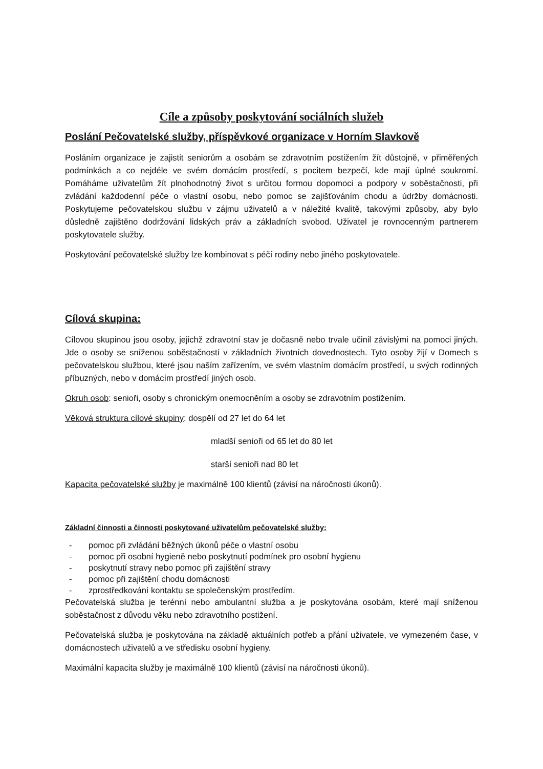Cíle a způsoby poskytování sociálních služeb
Poslání Pečovatelské služby, příspěvkové organizace v Horním Slavkově
Posláním organizace je zajistit seniorům a osobám se zdravotním postižením žít důstojně, v přiměřených podmínkách a co nejdéle ve svém domácím prostředí, s pocitem bezpečí, kde mají úplné soukromí. Pomáháme uživatelům žít plnohodnotný život s určitou formou dopomoci a podpory v soběstačnosti, při zvládání každodenní péče o vlastní osobu, nebo pomoc se zajišťováním chodu a údržby domácnosti. Poskytujeme pečovatelskou službu v zájmu uživatelů a v náležité kvalitě, takovými způsoby, aby bylo důsledně zajištěno dodržování lidských práv a základních svobod. Uživatel je rovnocenným partnerem poskytovatele služby.
Poskytování pečovatelské služby lze kombinovat s péčí rodiny nebo jiného poskytovatele.
Cílová skupina:
Cílovou skupinou jsou osoby, jejichž zdravotní stav je dočasně nebo trvale učinil závislými na pomoci jiných. Jde o osoby se sníženou soběstačností v základních životních dovednostech. Tyto osoby žijí v Domech s pečovatelskou službou, které jsou naším zařízením, ve svém vlastním domácím prostředí, u svých rodinných příbuzných, nebo v domácím prostředí jiných osob.
Okruh osob: senioři, osoby s chronickým onemocněním a osoby se zdravotním postižením.
Věková struktura cílové skupiny: dospělí od 27 let do 64 let
mladší senioři od 65 let do 80 let
starší senioři nad 80 let
Kapacita pečovatelské služby je maximálně 100 klientů (závisí na náročnosti úkonů).
Základní činnosti a činnosti poskytované uživatelům pečovatelské služby:
- pomoc při zvládání běžných úkonů péče o vlastní osobu
- pomoc při osobní hygieně nebo poskytnutí podmínek pro osobní hygienu
- poskytnutí stravy nebo pomoc při zajištění stravy
- pomoc při zajištění chodu domácnosti
- zprostředkování kontaktu se společenským prostředím.
Pečovatelská služba je terénní nebo ambulantní služba a je poskytována osobám, které mají sníženou soběstačnost z důvodu věku nebo zdravotního postižení.
Pečovatelská služba je poskytována na základě aktuálních potřeb a přání uživatele, ve vymezeném čase, v domácnostech uživatelů a ve středisku osobní hygieny.
Maximální kapacita služby je maximálně 100 klientů (závisí na náročnosti úkonů).